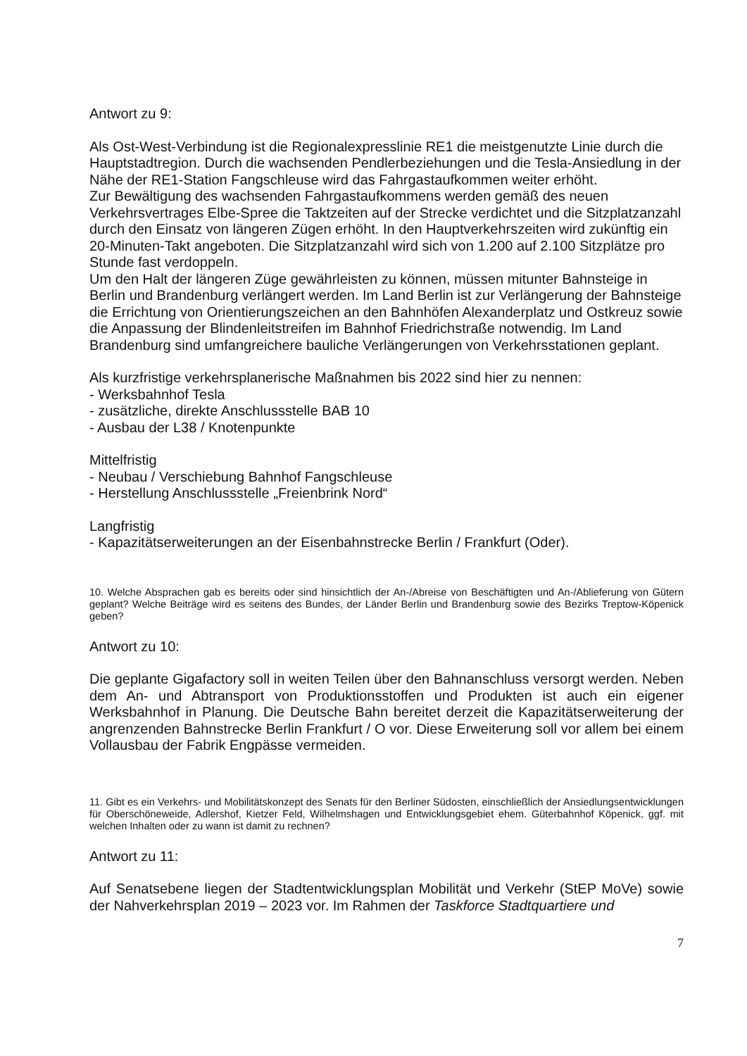Antwort zu 9:
Als Ost-West-Verbindung ist die Regionalexpresslinie RE1 die meistgenutzte Linie durch die Hauptstadtregion. Durch die wachsenden Pendlerbeziehungen und die Tesla-Ansiedlung in der Nähe der RE1-Station Fangschleuse wird das Fahrgastaufkommen weiter erhöht.
Zur Bewältigung des wachsenden Fahrgastaufkommens werden gemäß des neuen Verkehrsvertrages Elbe-Spree die Taktzeiten auf der Strecke verdichtet und die Sitzplatzanzahl durch den Einsatz von längeren Zügen erhöht. In den Hauptverkehrszeiten wird zukünftig ein 20-Minuten-Takt angeboten. Die Sitzplatzanzahl wird sich von 1.200 auf 2.100 Sitzplätze pro Stunde fast verdoppeln.
Um den Halt der längeren Züge gewährleisten zu können, müssen mitunter Bahnsteige in Berlin und Brandenburg verlängert werden. Im Land Berlin ist zur Verlängerung der Bahnsteige die Errichtung von Orientierungszeichen an den Bahnhöfen Alexanderplatz und Ostkreuz sowie die Anpassung der Blindenleitstreifen im Bahnhof Friedrichstraße notwendig. Im Land Brandenburg sind umfangreichere bauliche Verlängerungen von Verkehrsstationen geplant.
Als kurzfristige verkehrsplanerische Maßnahmen bis 2022 sind hier zu nennen:
- Werksbahnhof Tesla
- zusätzliche, direkte Anschlussstelle BAB 10
- Ausbau der L38 / Knotenpunkte
Mittelfristig
- Neubau / Verschiebung Bahnhof Fangschleuse
- Herstellung Anschlussstelle „Freienbrink Nord“
Langfristig
- Kapazitätserweiterungen an der Eisenbahnstrecke Berlin / Frankfurt (Oder).
10. Welche Absprachen gab es bereits oder sind hinsichtlich der An-/Abreise von Beschäftigten und An-/Ablieferung von Gütern geplant? Welche Beiträge wird es seitens des Bundes, der Länder Berlin und Brandenburg sowie des Bezirks Treptow-Köpenick geben?
Antwort zu 10:
Die geplante Gigafactory soll in weiten Teilen über den Bahnanschluss versorgt werden. Neben dem An- und Abtransport von Produktionsstoffen und Produkten ist auch ein eigener Werksbahnhof in Planung. Die Deutsche Bahn bereitet derzeit die Kapazitätserweiterung der angrenzenden Bahnstrecke Berlin Frankfurt / O vor. Diese Erweiterung soll vor allem bei einem Vollausbau der Fabrik Engpässe vermeiden.
11. Gibt es ein Verkehrs- und Mobilitätskonzept des Senats für den Berliner Südosten, einschließlich der Ansiedlungsentwicklungen für Oberschöneweide, Adlershof, Kietzer Feld, Wilhelmshagen und Entwicklungsgebiet ehem. Güterbahnhof Köpenick, ggf. mit welchen Inhalten oder zu wann ist damit zu rechnen?
Antwort zu 11:
Auf Senatsebene liegen der Stadtentwicklungsplan Mobilität und Verkehr (StEP MoVe) sowie der Nahverkehrsplan 2019 – 2023 vor. Im Rahmen der Taskforce Stadtquartiere und
7